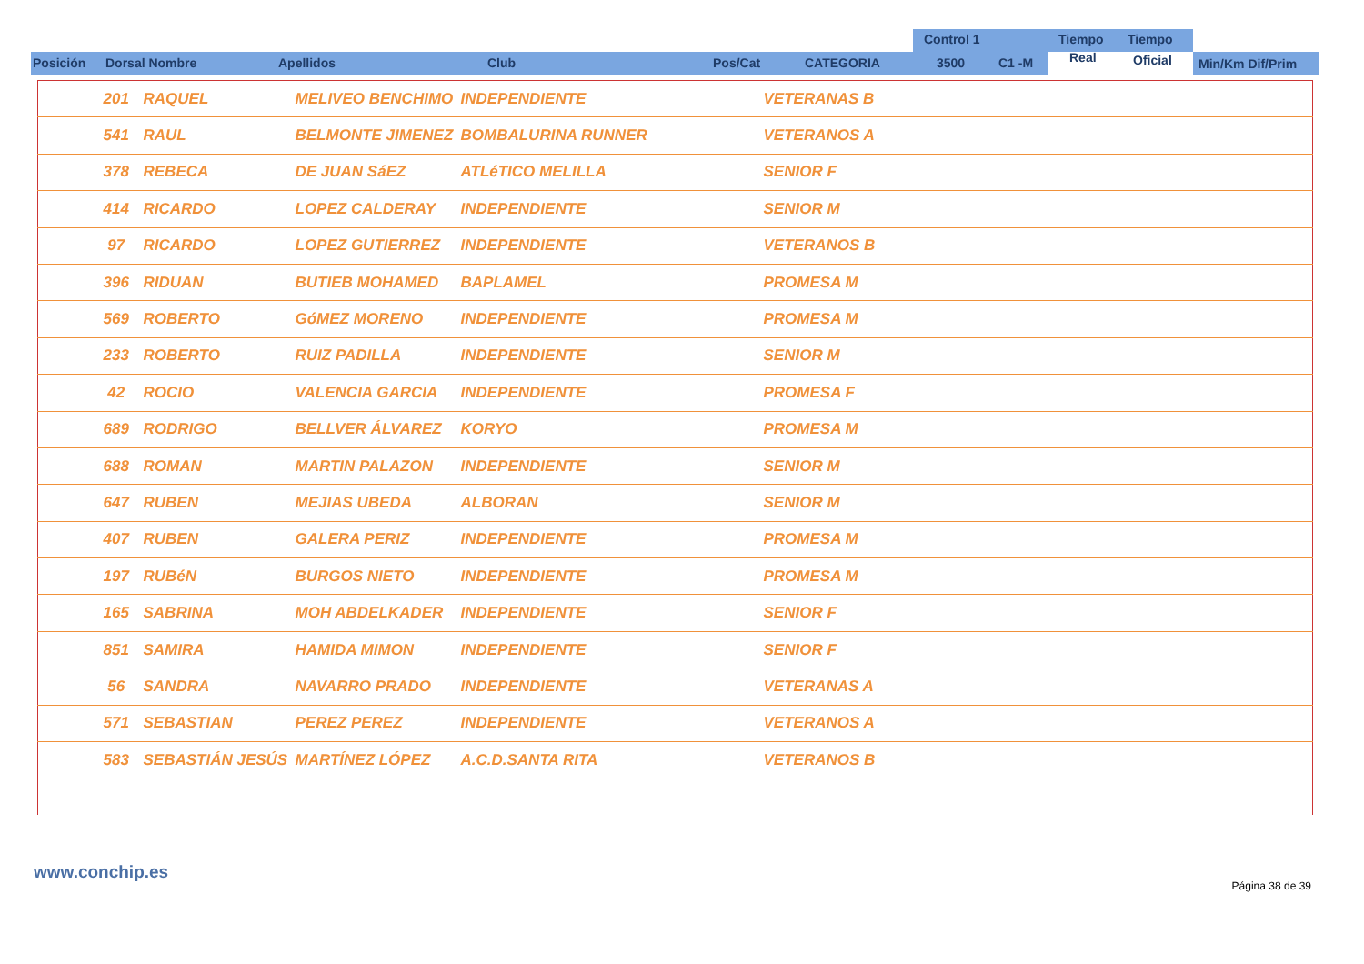Posición Dorsal Nombre Apellidos Club Pos/Cat CATEGORIA
Control 1
3500 C1 -M
Tiempo
Real
Tiempo
Oficial Min/Km Dif/Prim
| | 201 | RAQUEL | MELIVEO BENCHIMO | INDEPENDIENTE | VETERANAS B |
| | 541 | RAUL | BELMONTE JIMENEZ | BOMBALURINA RUNNER | VETERANOS A |
| | 378 | REBECA | DE JUAN SáEZ | ATLéTICO MELILLA | SENIOR F |
| | 414 | RICARDO | LOPEZ CALDERAY | INDEPENDIENTE | SENIOR M |
| | 97 | RICARDO | LOPEZ GUTIERREZ | INDEPENDIENTE | VETERANOS B |
| | 396 | RIDUAN | BUTIEB MOHAMED | BAPLAMEL | PROMESA M |
| | 569 | ROBERTO | GóMEZ MORENO | INDEPENDIENTE | PROMESA M |
| | 233 | ROBERTO | RUIZ PADILLA | INDEPENDIENTE | SENIOR M |
| | 42 | ROCIO | VALENCIA GARCIA | INDEPENDIENTE | PROMESA F |
| | 689 | RODRIGO | BELLVER ÁLVAREZ | KORYO | PROMESA M |
| | 688 | ROMAN | MARTIN PALAZON | INDEPENDIENTE | SENIOR M |
| | 647 | RUBEN | MEJIAS UBEDA | ALBORAN | SENIOR M |
| | 407 | RUBEN | GALERA PERIZ | INDEPENDIENTE | PROMESA M |
| | 197 | RUBéN | BURGOS NIETO | INDEPENDIENTE | PROMESA M |
| | 165 | SABRINA | MOH ABDELKADER | INDEPENDIENTE | SENIOR F |
| | 851 | SAMIRA | HAMIDA MIMON | INDEPENDIENTE | SENIOR F |
| | 56 | SANDRA | NAVARRO PRADO | INDEPENDIENTE | VETERANAS A |
| | 571 | SEBASTIAN | PEREZ PEREZ | INDEPENDIENTE | VETERANOS A |
| | 583 | SEBASTIÁN JESÚS | MARTÍNEZ LÓPEZ | A.C.D.SANTA RITA | VETERANOS B |
www.conchip.es
Página 38 de 39